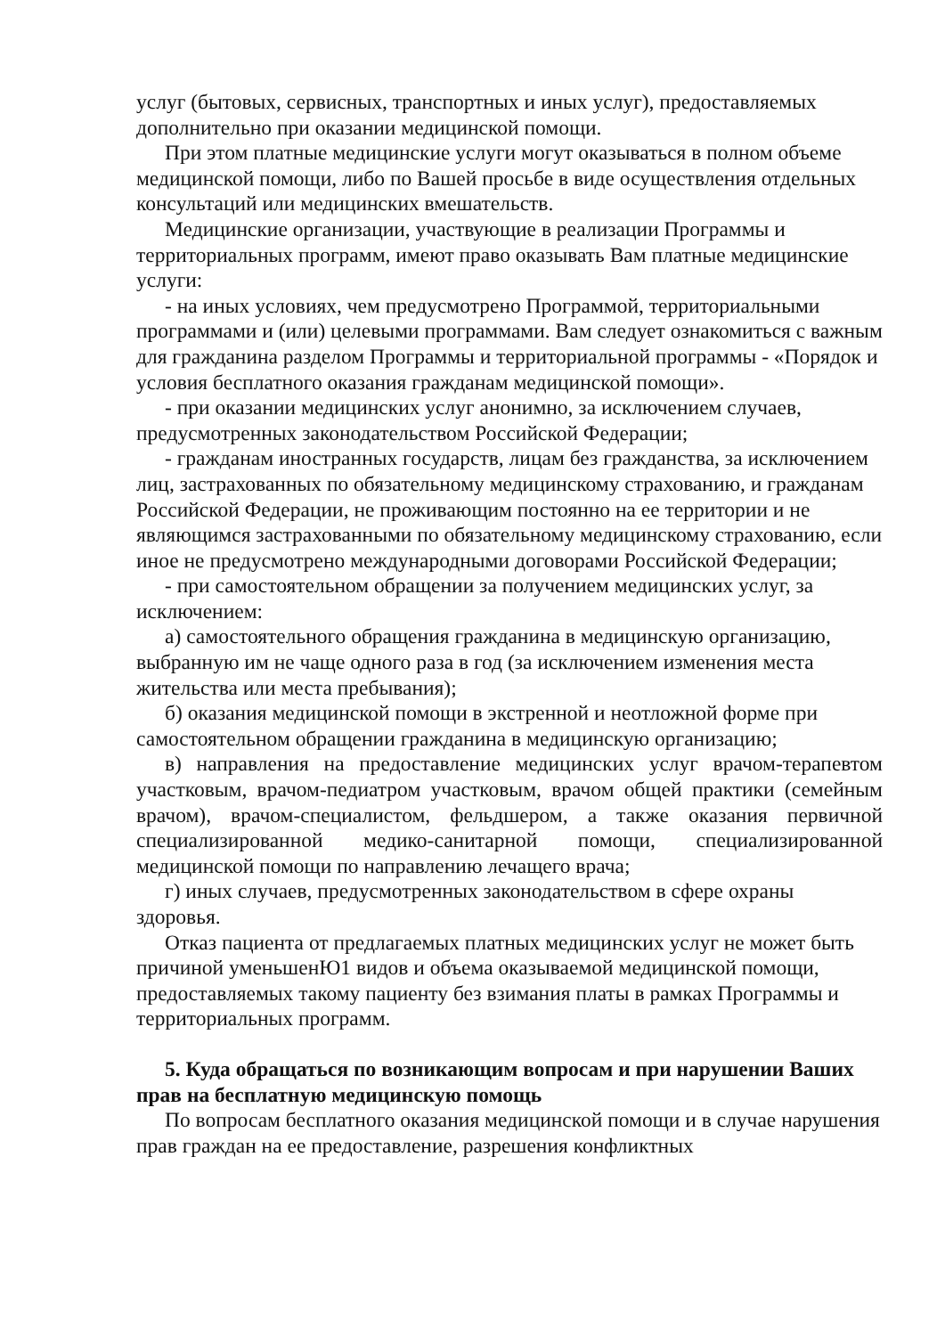услуг (бытовых, сервисных, транспортных и иных услуг), предоставляемых дополнительно при оказании медицинской помощи.
При этом платные медицинские услуги могут оказываться в полном объеме медицинской помощи, либо по Вашей просьбе в виде осуществления отдельных консультаций или медицинских вмешательств.
Медицинские организации, участвующие в реализации Программы и территориальных программ, имеют право оказывать Вам платные медицинские услуги:
- на иных условиях, чем предусмотрено Программой, территориальными программами и (или) целевыми программами. Вам следует ознакомиться с важным для гражданина разделом Программы и территориальной программы - «Порядок и условия бесплатного оказания гражданам медицинской помощи».
- при оказании медицинских услуг анонимно, за исключением случаев, предусмотренных законодательством Российской Федерации;
- гражданам иностранных государств, лицам без гражданства, за исключением лиц, застрахованных по обязательному медицинскому страхованию, и гражданам Российской Федерации, не проживающим постоянно на ее территории и не являющимся застрахованными по обязательному медицинскому страхованию, если иное не предусмотрено международными договорами Российской Федерации;
- при самостоятельном обращении за получением медицинских услуг, за исключением:
а) самостоятельного обращения гражданина в медицинскую организацию, выбранную им не чаще одного раза в год (за исключением изменения места жительства или места пребывания);
б) оказания медицинской помощи в экстренной и неотложной форме при самостоятельном обращении гражданина в медицинскую организацию;
в) направления на предоставление медицинских услуг врачом-терапевтом участковым, врачом-педиатром участковым, врачом общей практики (семейным врачом), врачом-специалистом, фельдшером, а также оказания первичной специализированной медико-санитарной помощи, специализированной медицинской помощи по направлению лечащего врача;
г) иных случаев, предусмотренных законодательством в сфере охраны здоровья.
Отказ пациента от предлагаемых платных медицинских услуг не может быть причиной уменьшенЮ1 видов и объема оказываемой медицинской помощи, предоставляемых такому пациенту без взимания платы в рамках Программы и территориальных программ.
5. Куда обращаться по возникающим вопросам и при нарушении Ваших прав на бесплатную медицинскую помощь
По вопросам бесплатного оказания медицинской помощи и в случае нарушения прав граждан на ее предоставление, разрешения конфликтных